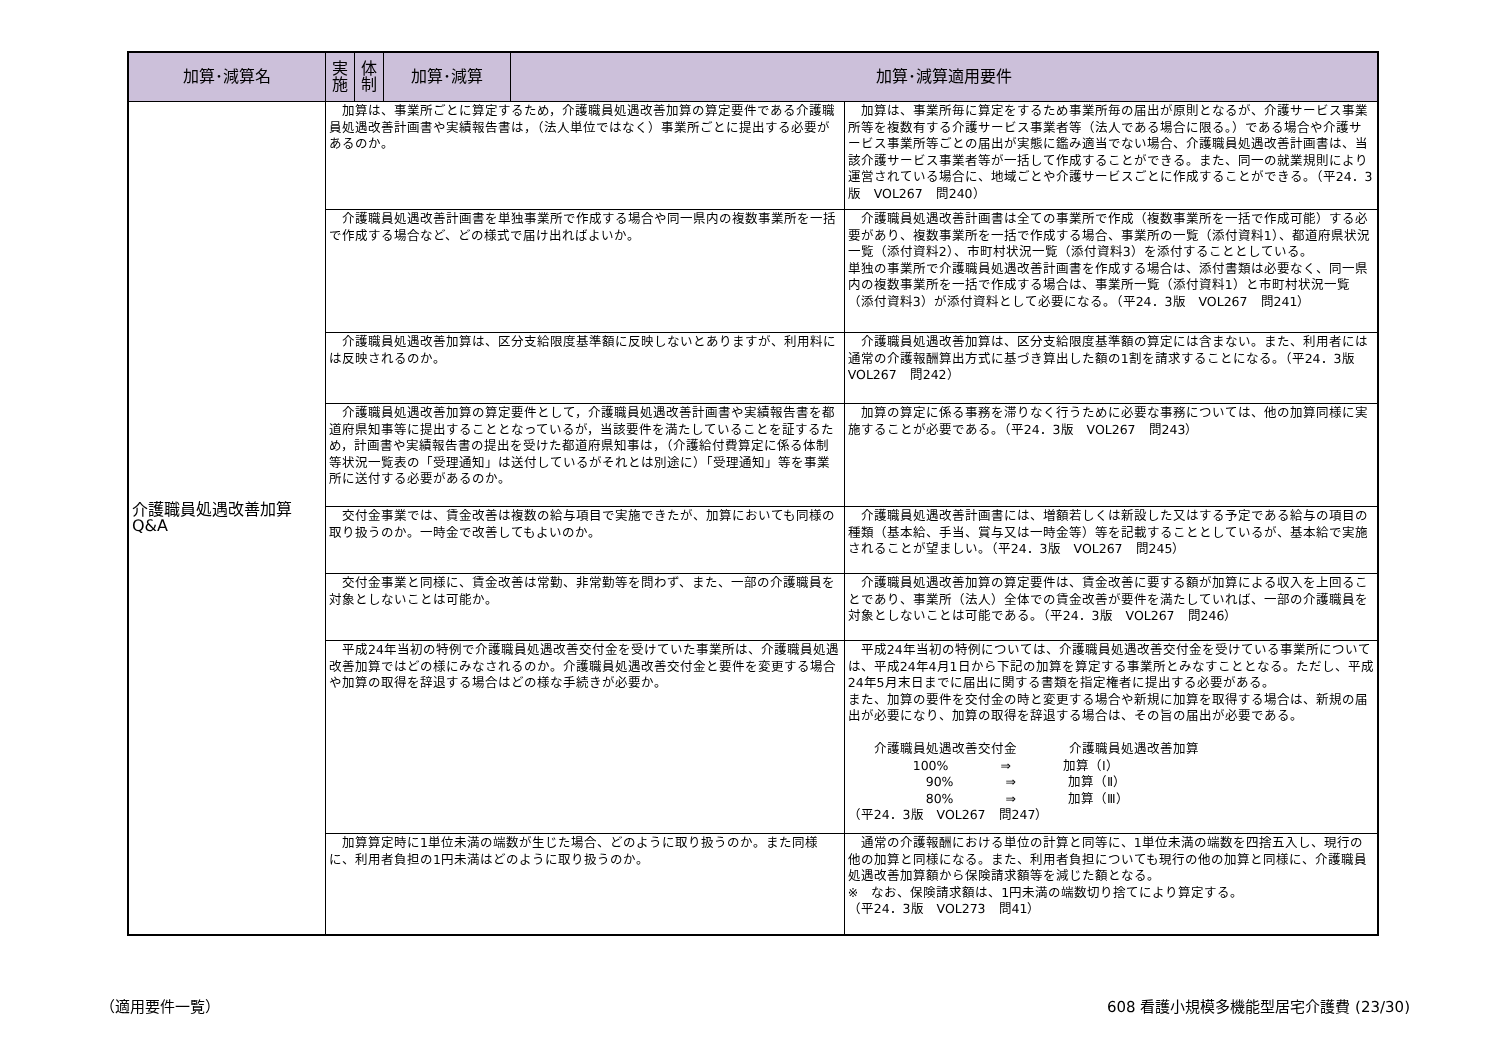| 加算･減算名 | 実施 | 体制 | 加算･減算 | 加算･減算適用要件 | |
| --- | --- | --- | --- | --- | --- |
| 介護職員処遇改善加算 Q&A | 加算は、事業所ごとに算定するため，介護職員処遇改善加算の算定要件である介護職員処遇改善計画書や実績報告書は，（法人単位ではなく）事業所ごとに提出する必要があるのか。 | | | | 加算は、事業所毎に算定をするため事業所毎の届出が原則となるが、介護サービス事業所等を複数有する介護サービス事業者等（法人である場合に限る。）である場合や介護サービス事業所等ごとの届出が実態に鑑み適当でない場合、介護職員処遇改善計画書は、当該介護サービス事業者等が一括して作成することができる。また、同一の就業規則により運営されている場合に、地域ごとや介護サービスごとに作成することができる。（平24．3版 VOL267 問240） |
| | 介護職員処遇改善計画書を単独事業所で作成する場合や同一県内の複数事業所を一括で作成する場合など、どの様式で届け出ればよいか。 | | | | 介護職員処遇改善計画書は全ての事業所で作成（複数事業所を一括で作成可能）する必要があり、複数事業所を一括で作成する場合、事業所の一覧（添付資料1）、都道府県状況一覧（添付資料2）、市町村状況一覧（添付資料3）を添付することとしている。 単独の事業所で介護職員処遇改善計画書を作成する場合は、添付書類は必要なく、同一県内の複数事業所を一括で作成する場合は、事業所一覧（添付資料1）と市町村状況一覧（添付資料3）が添付資料として必要になる。（平24．3版 VOL267 問241） |
| | 介護職員処遇改善加算は、区分支給限度基準額に反映しないとありますが、利用料には反映されるのか。 | | | | 介護職員処遇改善加算は、区分支給限度基準額の算定には含まない。また、利用者には通常の介護報酬算出方式に基づき算出した額の1割を請求することになる。（平24．3版 VOL267 問242） |
| | 介護職員処遇改善加算の算定要件として，介護職員処遇改善計画書や実績報告書を都道府県知事等に提出することとなっているが，当該要件を満たしていることを証するため，計画書や実績報告書の提出を受けた都道府県知事は，（介護給付費算定に係る体制等状況一覧表の「受理通知」は送付しているがそれとは別途に）「受理通知」等を事業所に送付する必要があるのか。 | | | | 加算の算定に係る事務を滞りなく行うために必要な事務については、他の加算同様に実施することが必要である。（平24．3版 VOL267 問243） |
| | 交付金事業では、賃金改善は複数の給与項目で実施できたが、加算においても同様の取り扱うのか。一時金で改善してもよいのか。 | | | | 介護職員処遇改善計画書には、増額若しくは新設した又はする予定である給与の項目の種類（基本給、手当、賞与又は一時金等）等を記載することとしているが、基本給で実施されることが望ましい。（平24．3版 VOL267 問245） |
| | 交付金事業と同様に、賃金改善は常勤、非常勤等を問わず、また、一部の介護職員を対象としないことは可能か。 | | | | 介護職員処遇改善加算の算定要件は、賃金改善に要する額が加算による収入を上回ることであり、事業所（法人）全体での賃金改善が要件を満たしていれば、一部の介護職員を対象としないことは可能である。（平24．3版 VOL267 問246） |
| | 平成24年当初の特例で介護職員処遇改善交付金を受けていた事業所は、介護職員処遇改善加算ではどの様にみなされるのか。介護職員処遇改善交付金と要件を変更する場合や加算の取得を辞退する場合はどの様な手続きが必要か。 | | | | 平成24年当初の特例については、介護職員処遇改善交付金を受けている事業所については、平成24年4月1日から下記の加算を算定する事業所とみなすこととなる。ただし、平成24年5月末日までに届出に関する書類を指定権者に提出する必要がある。 また、加算の要件を交付金の時と変更する場合や新規に加算を取得する場合は、新規の届出が必要になり、加算の取得を辞退する場合は、その旨の届出が必要である。 介護職員処遇改善交付金 介護職員処遇改善加算 100% ⇒ 加算（Ⅰ） 90% ⇒ 加算（Ⅱ） 80% ⇒ 加算（Ⅲ） （平24．3版 VOL267 問247） |
| | 加算算定時に1単位未満の端数が生じた場合、どのように取り扱うのか。また同様に、利用者負担の1円未満はどのように取り扱うのか。 | | | | 通常の介護報酬における単位の計算と同等に、1単位未満の端数を四捨五入し、現行の他の加算と同様になる。また、利用者負担についても現行の他の加算と同様に、介護職員処遇改善加算額から保険請求額等を減じた額となる。 ※ なお、保険請求額は、1円未満の端数切り捨てにより算定する。 （平24．3版 VOL273 問41） |
（適用要件一覧） 608 看護小規模多機能型居宅介護費 (23/30)